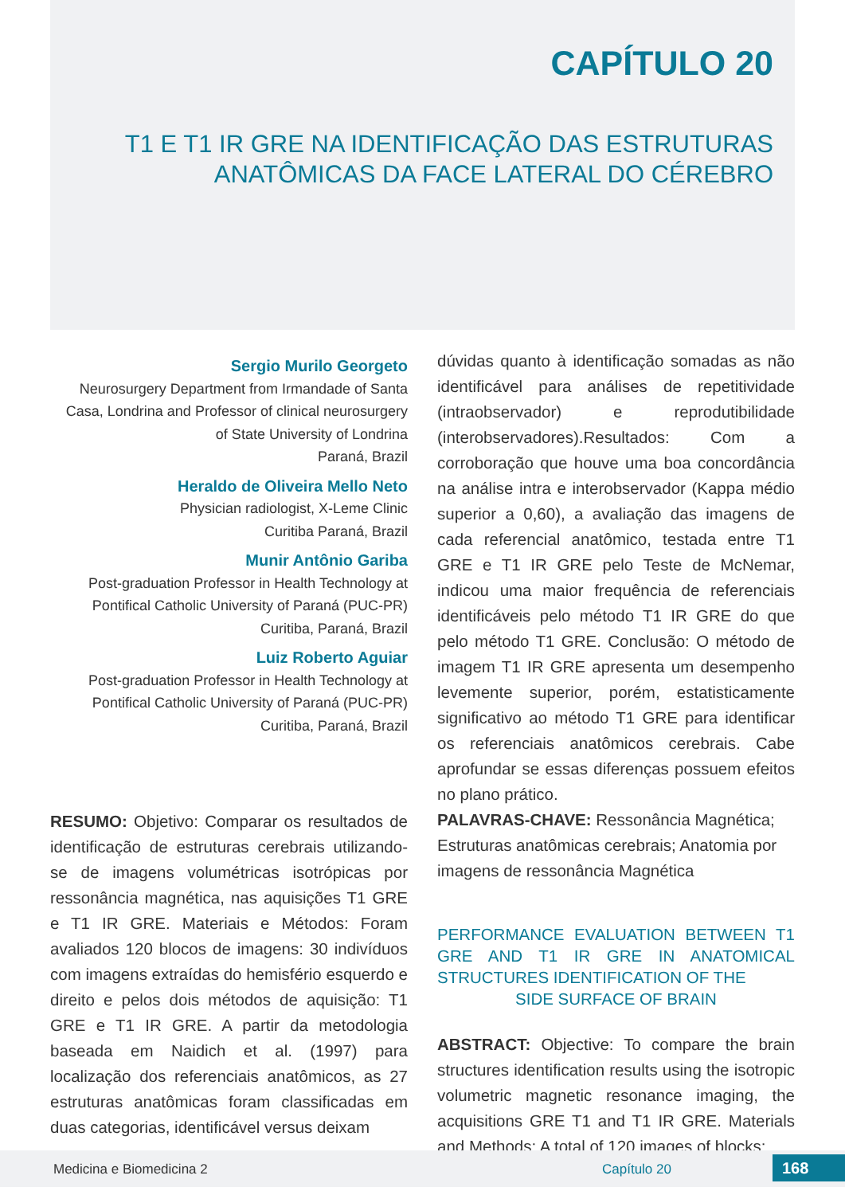CAPÍTULO 20
T1 E T1 IR GRE NA IDENTIFICAÇÃO DAS ESTRUTURAS ANATÔMICAS DA FACE LATERAL DO CÉREBRO
Sergio Murilo Georgeto
Neurosurgery Department from Irmandade of Santa Casa, Londrina and Professor of clinical neurosurgery of State University of Londrina
Paraná, Brazil
Heraldo de Oliveira Mello Neto
Physician radiologist, X-Leme Clinic
Curitiba Paraná, Brazil
Munir Antônio Gariba
Post-graduation Professor in Health Technology at Pontifical Catholic University of Paraná (PUC-PR)
Curitiba, Paraná, Brazil
Luiz Roberto Aguiar
Post-graduation Professor in Health Technology at Pontifical Catholic University of Paraná (PUC-PR)
Curitiba, Paraná, Brazil
RESUMO: Objetivo: Comparar os resultados de identificação de estruturas cerebrais utilizando-se de imagens volumétricas isotrópicas por ressonância magnética, nas aquisições T1 GRE e T1 IR GRE. Materiais e Métodos: Foram avaliados 120 blocos de imagens: 30 indivíduos com imagens extraídas do hemisfério esquerdo e direito e pelos dois métodos de aquisição: T1 GRE e T1 IR GRE. A partir da metodologia baseada em Naidich et al. (1997) para localização dos referenciais anatômicos, as 27 estruturas anatômicas foram classificadas em duas categorias, identificável versus deixam
dúvidas quanto à identificação somadas as não identificável para análises de repetitividade (intraobservador) e reprodutibilidade (interobservadores).Resultados: Com a corroboração que houve uma boa concordância na análise intra e interobservador (Kappa médio superior a 0,60), a avaliação das imagens de cada referencial anatômico, testada entre T1 GRE e T1 IR GRE pelo Teste de McNemar, indicou uma maior frequência de referenciais identificáveis pelo método T1 IR GRE do que pelo método T1 GRE. Conclusão: O método de imagem T1 IR GRE apresenta um desempenho levemente superior, porém, estatisticamente significativo ao método T1 GRE para identificar os referenciais anatômicos cerebrais. Cabe aprofundar se essas diferenças possuem efeitos no plano prático.
PALAVRAS-CHAVE: Ressonância Magnética; Estruturas anatômicas cerebrais; Anatomia por imagens de ressonância Magnética
PERFORMANCE EVALUATION BETWEEN T1 GRE AND T1 IR GRE IN ANATOMICAL STRUCTURES IDENTIFICATION OF THE
SIDE SURFACE OF BRAIN
ABSTRACT: Objective: To compare the brain structures identification results using the isotropic volumetric magnetic resonance imaging, the acquisitions GRE T1 and T1 IR GRE. Materials and Methods: A total of 120 images of blocks:
Medicina e Biomedicina 2 Capítulo 20 168